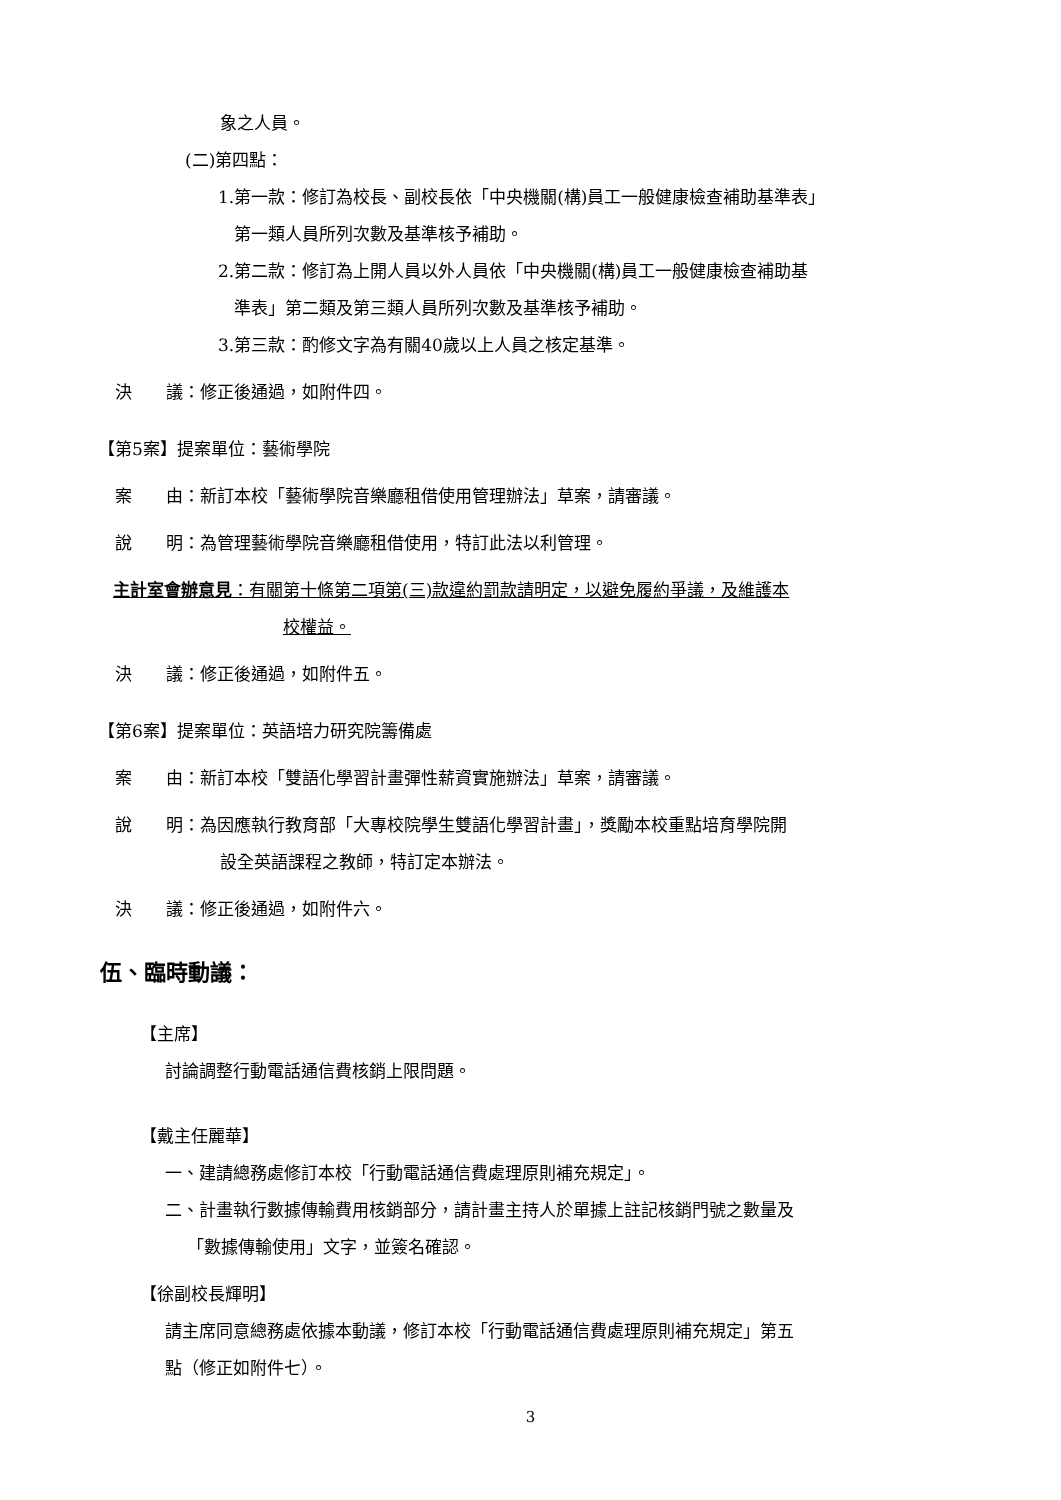象之人員。
(二)第四點：
1.第一款：修訂為校長、副校長依「中央機關(構)員工一般健康檢查補助基準表」
第一類人員所列次數及基準核予補助。
2.第二款：修訂為上開人員以外人員依「中央機關(構)員工一般健康檢查補助基
準表」第二類及第三類人員所列次數及基準核予補助。
3.第三款：酌修文字為有關40歲以上人員之核定基準。
決　　議：修正後通過，如附件四。
【第5案】提案單位：藝術學院
案　　由：新訂本校「藝術學院音樂廳租借使用管理辦法」草案，請審議。
說　　明：為管理藝術學院音樂廳租借使用，特訂此法以利管理。
主計室會辦意見：有關第十條第二項第(三)款違約罰款請明定，以避免履約爭議，及維護本
校權益。
決　　議：修正後通過，如附件五。
【第6案】提案單位：英語培力研究院籌備處
案　　由：新訂本校「雙語化學習計畫彈性薪資實施辦法」草案，請審議。
說　　明：為因應執行教育部「大專校院學生雙語化學習計畫」，獎勵本校重點培育學院開
設全英語課程之教師，特訂定本辦法。
決　　議：修正後通過，如附件六。
伍、臨時動議：
【主席】
討論調整行動電話通信費核銷上限問題。
【戴主任麗華】
一、建請總務處修訂本校「行動電話通信費處理原則補充規定」。
二、計畫執行數據傳輸費用核銷部分，請計畫主持人於單據上註記核銷門號之數量及
「數據傳輸使用」文字，並簽名確認。
【徐副校長輝明】
請主席同意總務處依據本動議，修訂本校「行動電話通信費處理原則補充規定」第五
點（修正如附件七）。
3